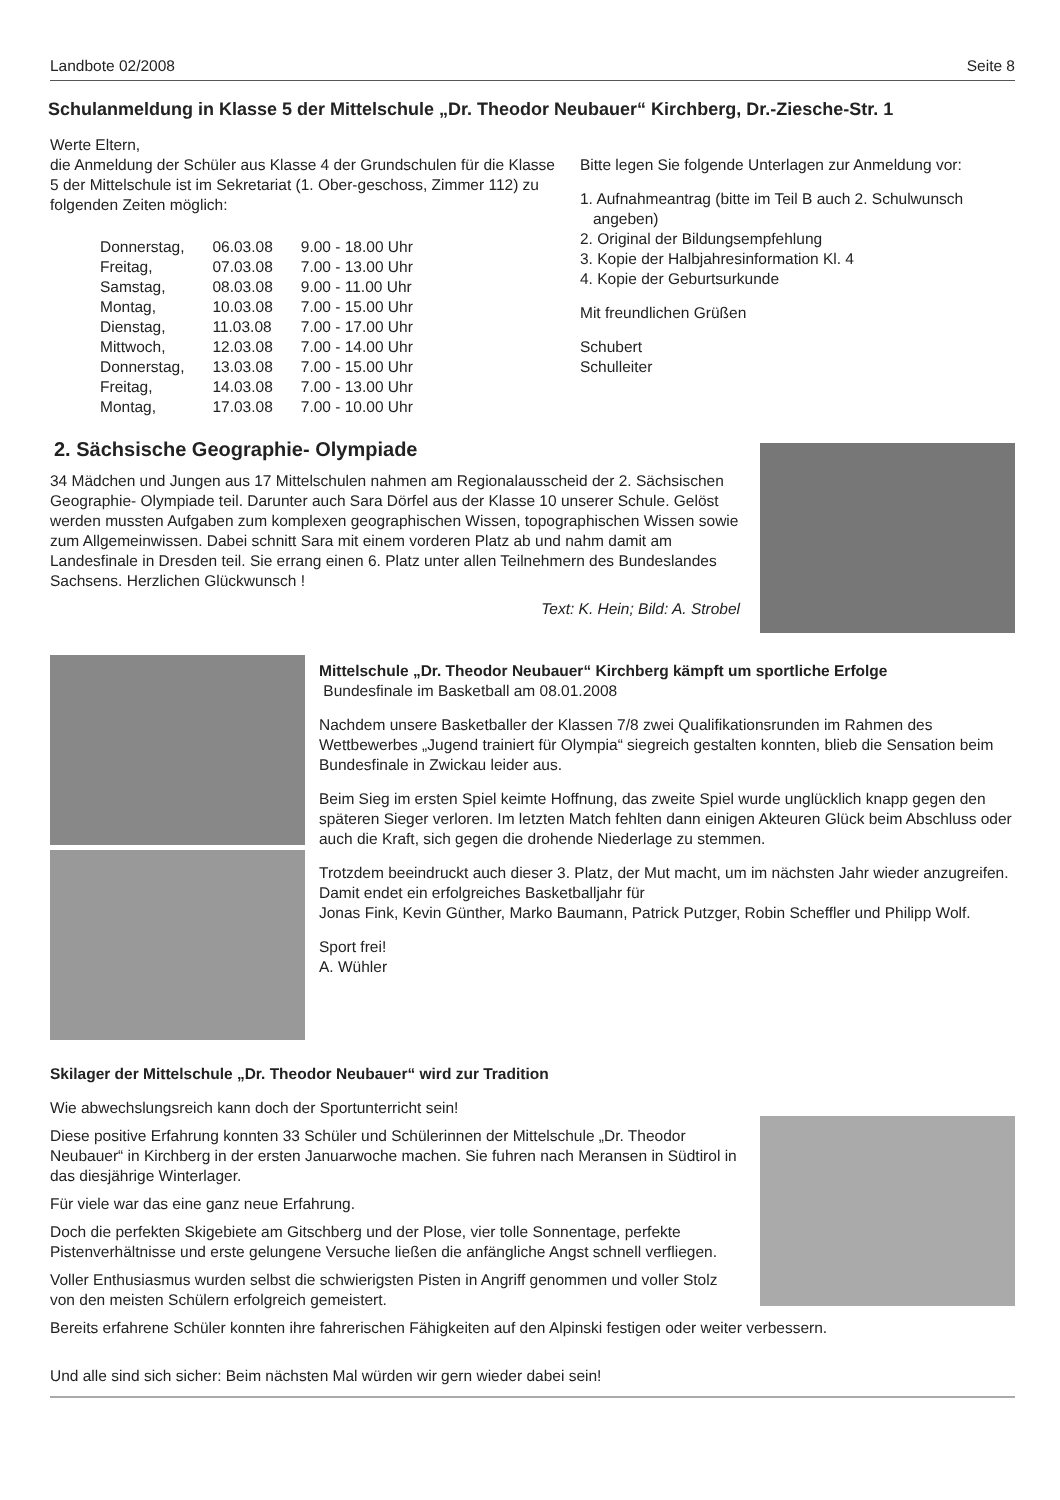Landbote 02/2008 Seite 8
Schulanmeldung in Klasse 5 der Mittelschule „Dr. Theodor Neubauer“ Kirchberg, Dr.-Ziesche-Str. 1
Werte Eltern,
die Anmeldung der Schüler aus Klasse 4 der Grundschulen für die Klasse 5 der Mittelschule ist im Sekretariat (1. Ober-geschoss, Zimmer 112) zu folgenden Zeiten möglich:
| Donnerstag, | 06.03.08 | 9.00 - 18.00 Uhr |
| Freitag, | 07.03.08 | 7.00 - 13.00 Uhr |
| Samstag, | 08.03.08 | 9.00 - 11.00 Uhr |
| Montag, | 10.03.08 | 7.00 - 15.00 Uhr |
| Dienstag, | 11.03.08 | 7.00 - 17.00 Uhr |
| Mittwoch, | 12.03.08 | 7.00 - 14.00 Uhr |
| Donnerstag, | 13.03.08 | 7.00 - 15.00 Uhr |
| Freitag, | 14.03.08 | 7.00 - 13.00 Uhr |
| Montag, | 17.03.08 | 7.00 - 10.00 Uhr |
Bitte legen Sie folgende Unterlagen zur Anmeldung vor:
1. Aufnahmeantrag (bitte im Teil B auch 2. Schulwunsch
angeben)
2. Original der Bildungsempfehlung
3. Kopie der Halbjahresinformation Kl. 4
4. Kopie der Geburtsurkunde
Mit freundlichen Grüßen
Schubert
Schulleiter
2. Sächsische Geographie- Olympiade
34 Mädchen und Jungen aus 17 Mittelschulen nahmen am Regionalausscheid der 2. Sächsischen Geographie- Olympiade teil. Darunter auch Sara Dörfel aus der Klasse 10 unserer Schule. Gelöst werden mussten Aufgaben zum komplexen geographischen Wissen, topographischen Wissen sowie zum Allgemeinwissen. Dabei schnitt Sara mit einem vorderen Platz ab und nahm damit am Landesfinale in Dresden teil. Sie errang einen 6. Platz unter allen Teilnehmern des Bundeslandes Sachsens. Herzlichen Glückwunsch !
Text: K. Hein; Bild: A. Strobel
Mittelschule „Dr. Theodor Neubauer“ Kirchberg kämpft um sportliche Erfolge
Bundesfinale im Basketball am 08.01.2008
Nachdem unsere Basketballer der Klassen 7/8 zwei Qualifikationsrunden im Rahmen des Wettbewerbes „Jugend trainiert für Olympia“ siegreich gestalten konnten, blieb die Sensation beim Bundesfinale in Zwickau leider aus.
Beim Sieg im ersten Spiel keimte Hoffnung, das zweite Spiel wurde unglücklich knapp gegen den späteren Sieger verloren. Im letzten Match fehlten dann einigen Akteuren Glück beim Abschluss oder auch die Kraft, sich gegen die drohende Niederlage zu stemmen.
Trotzdem beeindruckt auch dieser 3. Platz, der Mut macht, um im nächsten Jahr wieder anzugreifen. Damit endet ein erfolgreiches Basketballjahr für
Jonas Fink, Kevin Günther, Marko Baumann, Patrick Putzger, Robin Scheffler und Philipp Wolf.
Sport frei!
A. Wühler
Skilager der Mittelschule „Dr. Theodor Neubauer“ wird zur Tradition
Wie abwechslungsreich kann doch der Sportunterricht sein!
Diese positive Erfahrung konnten 33 Schüler und Schülerinnen der Mittelschule „Dr. Theodor Neubauer“ in Kirchberg in der ersten Januarwoche machen. Sie fuhren nach Meransen in Südtirol in das diesjährige Winterlager.
Für viele war das eine ganz neue Erfahrung.
Doch die perfekten Skigebiete am Gitschberg und der Plose, vier tolle Sonnentage, perfekte Pistenverhältnisse und erste gelungene Versuche ließen die anfängliche Angst schnell verfliegen.
Voller Enthusiasmus wurden selbst die schwierigsten Pisten in Angriff genommen und voller Stolz von den meisten Schülern erfolgreich gemeistert.
Bereits erfahrene Schüler konnten ihre fahrerischen Fähigkeiten auf den Alpinski festigen oder weiter verbessern.
Und alle sind sich sicher: Beim nächsten Mal würden wir gern wieder dabei sein!